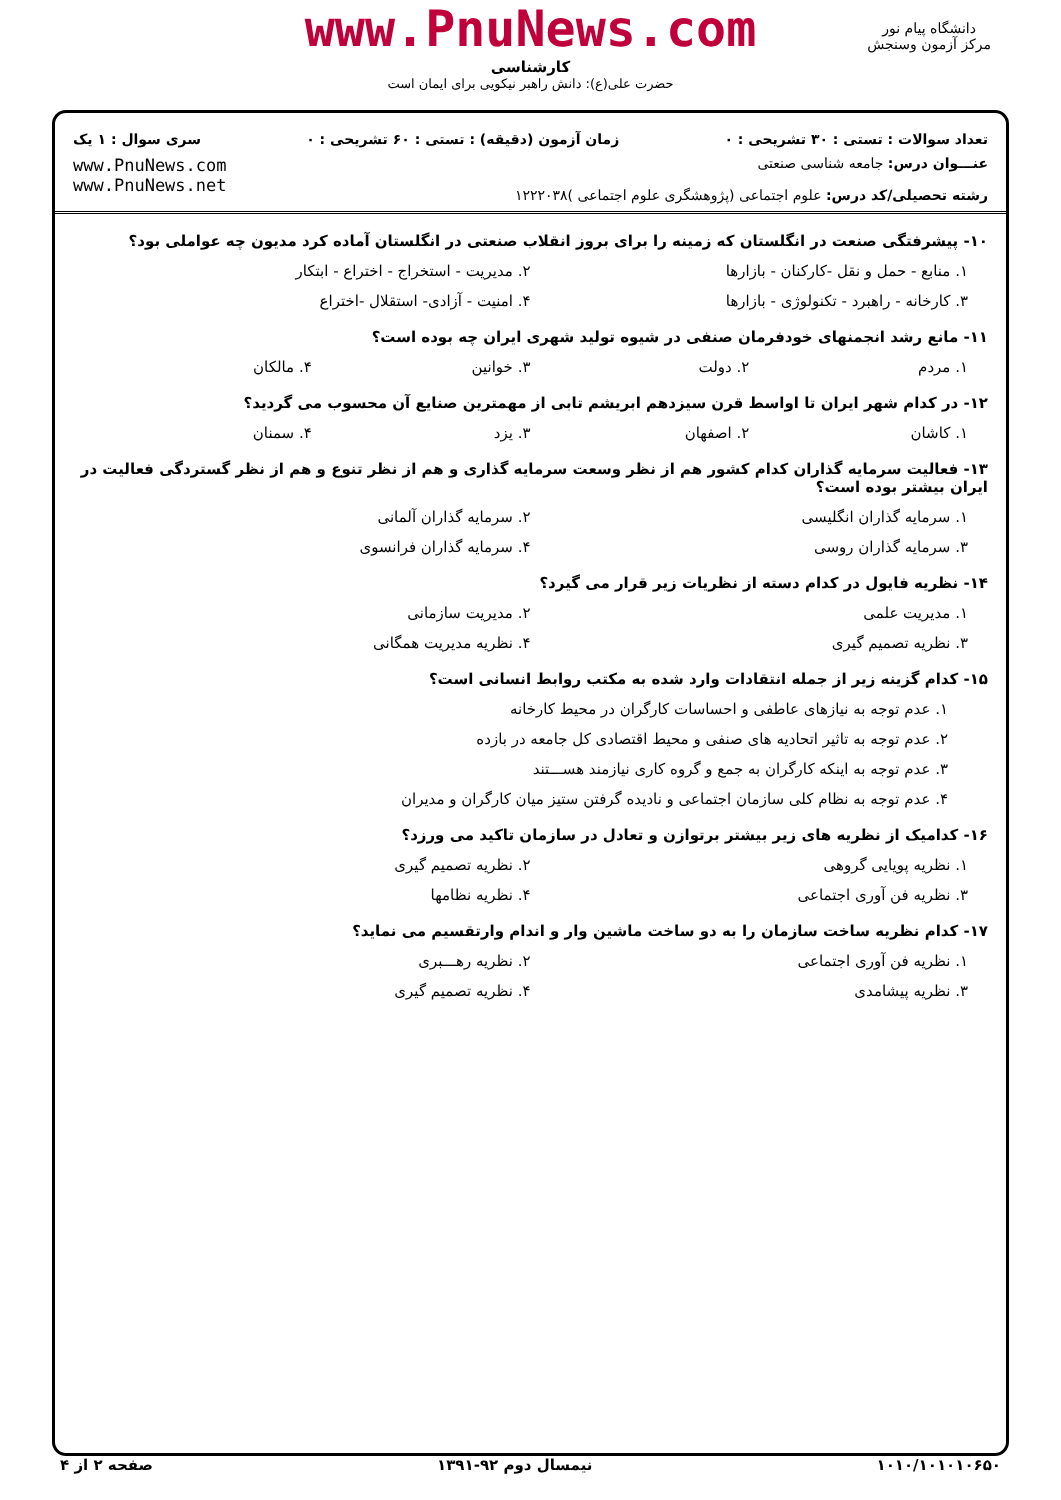www.PnuNews.com
کارشناسی
حضرت علی(ع): دانش راهبر نیکویی برای ایمان است
دانشگاه پیام نور
مرکز آزمون وسنجش
تعداد سوالات : تستی : ۳۰ تشریحی : ۰ زمان آزمون (دقیقه) : تستی : ۶۰ تشریحی : ۰ سری سوال : ۱ یک
عنـــوان درس: جامعه شناسی صنعتی
رشته تحصیلی/کد درس: علوم اجتماعی (پژوهشگری علوم اجتماعی )۱۲۲۲۰۳۸
www.PnuNews.com
www.PnuNews.net
۱۰- پیشرفتگی صنعت در انگلستان که زمینه را برای بروز انقلاب صنعتی در انگلستان آماده کرد مدیون چه عواملی بود؟
۱. منابع - حمل و نقل -کارکنان - بازارها ۲. مدیریت - استخراج - اختراع - ابتکار
۳. کارخانه - راهبرد - تکنولوژی - بازارها ۴. امنیت - آزادی- استقلال -اختراع
۱۱- مانع رشد انجمنهای خودفرمان صنفی در شیوه تولید شهری ایران چه بوده است؟
۱. مردم ۲. دولت ۳. خوانین ۴. مالکان
۱۲- در کدام شهر ایران تا اواسط قرن سیزدهم ابریشم تابی از مهمترین صنایع آن محسوب می گردید؟
۱. کاشان ۲. اصفهان ۳. یزد ۴. سمنان
۱۳- فعالیت سرمایه گذاران کدام کشور هم از نظر وسعت سرمایه گذاری و هم از نظر تنوع و هم از نظر گستردگی فعالیت در ایران بیشتر بوده است؟
۱. سرمایه گذاران انگلیسی ۲. سرمایه گذاران آلمانی
۳. سرمایه گذاران روسی ۴. سرمایه گذاران فرانسوی
۱۴- نظریه فایول در کدام دسته از نظریات زیر قرار می گیرد؟
۱. مدیریت علمی ۲. مدیریت سازمانی
۳. نظریه تصمیم گیری ۴. نظریه مدیریت همگانی
۱۵- کدام گزینه زیر از جمله انتقادات وارد شده به مکتب روابط انسانی است؟
۱. عدم توجه به نیازهای عاطفی و احساسات کارگران در محیط کارخانه
۲. عدم توجه به تاثیر اتحادیه های صنفی و محیط اقتصادی کل جامعه در بازده
۳. عدم توجه به اینکه کارگران به جمع و گروه کاری نیازمند هســـتند
۴. عدم توجه به نظام کلی سازمان اجتماعی و نادیده گرفتن ستیز میان کارگران و مدیران
۱۶- کدامیک از نظریه های زیر بیشتر برتوازن و تعادل در سازمان تاکید می ورزد؟
۱. نظریه پویایی گروهی ۲. نظریه تصمیم گیری
۳. نظریه فن آوری اجتماعی ۴. نظریه نظامها
۱۷- کدام نظریه ساخت سازمان را به دو ساخت ماشین وار و اندام وارتقسیم می نماید؟
۱. نظریه فن آوری اجتماعی ۲. نظریه رهـــبری
۳. نظریه پیشامدی ۴. نظریه تصمیم گیری
۱۰۱۰/۱۰۱۰۱۰۶۵۰ نیمسال دوم ۹۲-۱۳۹۱ صفحه ۲ از ۴